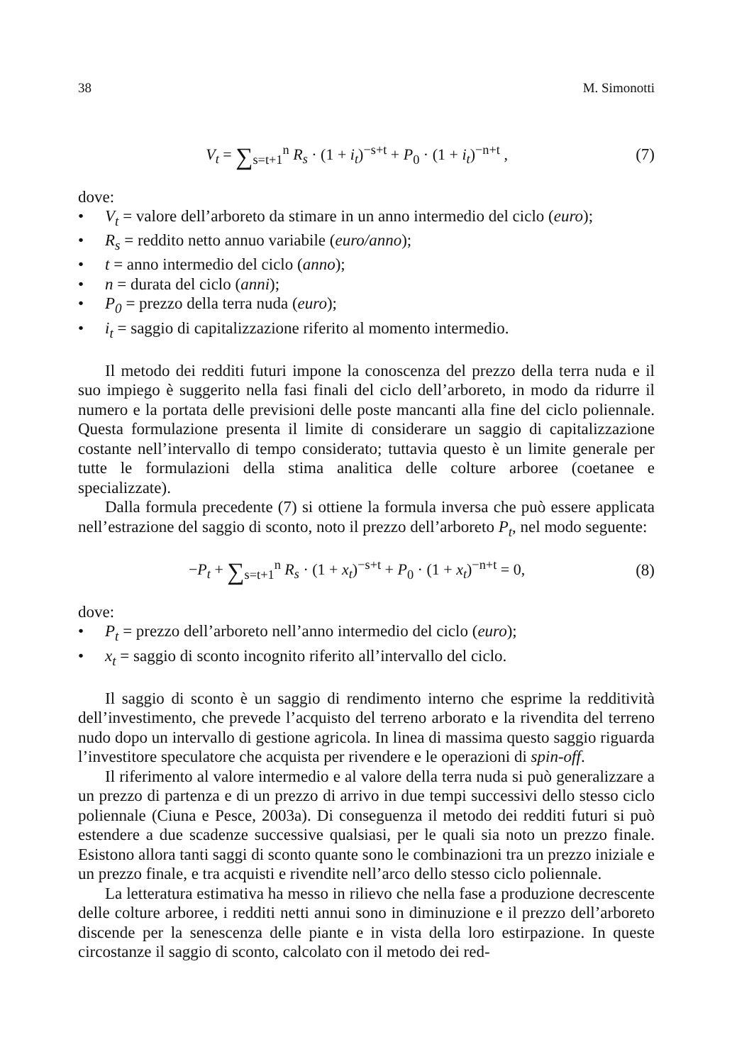38 M. Simonotti
V<sub>t</sub> = ∑<sub>s=t+1</sub><sup>n</sup> R<sub>s</sub> · (1 + i<sub>t</sub>)<sup>−s+t</sup> + P<sub>0</sub> · (1 + i<sub>t</sub>)<sup>−n+t</sup> ,
(7)
dove:
• V<sub>t</sub> = valore dell’arboreto da stimare in un anno intermedio del ciclo (euro);
• R<sub>s</sub> = reddito netto annuo variabile (euro/anno);
• t = anno intermedio del ciclo (anno);
• n = durata del ciclo (anni);
• P<sub>0</sub> = prezzo della terra nuda (euro);
• i<sub>t</sub> = saggio di capitalizzazione riferito al momento intermedio.
Il metodo dei redditi futuri impone la conoscenza del prezzo della terra nuda e il suo impiego è suggerito nella fasi finali del ciclo dell’arboreto, in modo da ridurre il numero e la portata delle previsioni delle poste mancanti alla fine del ciclo poliennale. Questa formulazione presenta il limite di considerare un saggio di capitalizzazione costante nell’intervallo di tempo considerato; tuttavia questo è un limite generale per tutte le formulazioni della stima analitica delle colture arboree (coetanee e specializzate).
Dalla formula precedente (7) si ottiene la formula inversa che può essere applicata nell’estrazione del saggio di sconto, noto il prezzo dell’arboreto P<sub>t</sub>, nel modo seguente:
−P<sub>t</sub> + ∑<sub>s=t+1</sub><sup>n</sup> R<sub>s</sub> · (1 + x<sub>t</sub>)<sup>−s+t</sup> + P<sub>0</sub> · (1 + x<sub>t</sub>)<sup>−n+t</sup> = 0,
(8)
dove:
• P<sub>t</sub> = prezzo dell’arboreto nell’anno intermedio del ciclo (euro);
• x<sub>t</sub> = saggio di sconto incognito riferito all’intervallo del ciclo.
Il saggio di sconto è un saggio di rendimento interno che esprime la redditività dell’investimento, che prevede l’acquisto del terreno arborato e la rivendita del terreno nudo dopo un intervallo di gestione agricola. In linea di massima questo saggio riguarda l’investitore speculatore che acquista per rivendere e le operazioni di spin-off.
Il riferimento al valore intermedio e al valore della terra nuda si può generalizzare a un prezzo di partenza e di un prezzo di arrivo in due tempi successivi dello stesso ciclo poliennale (Ciuna e Pesce, 2003a). Di conseguenza il metodo dei redditi futuri si può estendere a due scadenze successive qualsiasi, per le quali sia noto un prezzo finale. Esistono allora tanti saggi di sconto quante sono le combinazioni tra un prezzo iniziale e un prezzo finale, e tra acquisti e rivendite nell’arco dello stesso ciclo poliennale.
La letteratura estimativa ha messo in rilievo che nella fase a produzione decrescente delle colture arboree, i redditi netti annui sono in diminuzione e il prezzo dell’arboreto discende per la senescenza delle piante e in vista della loro estirpazione. In queste circostanze il saggio di sconto, calcolato con il metodo dei red-